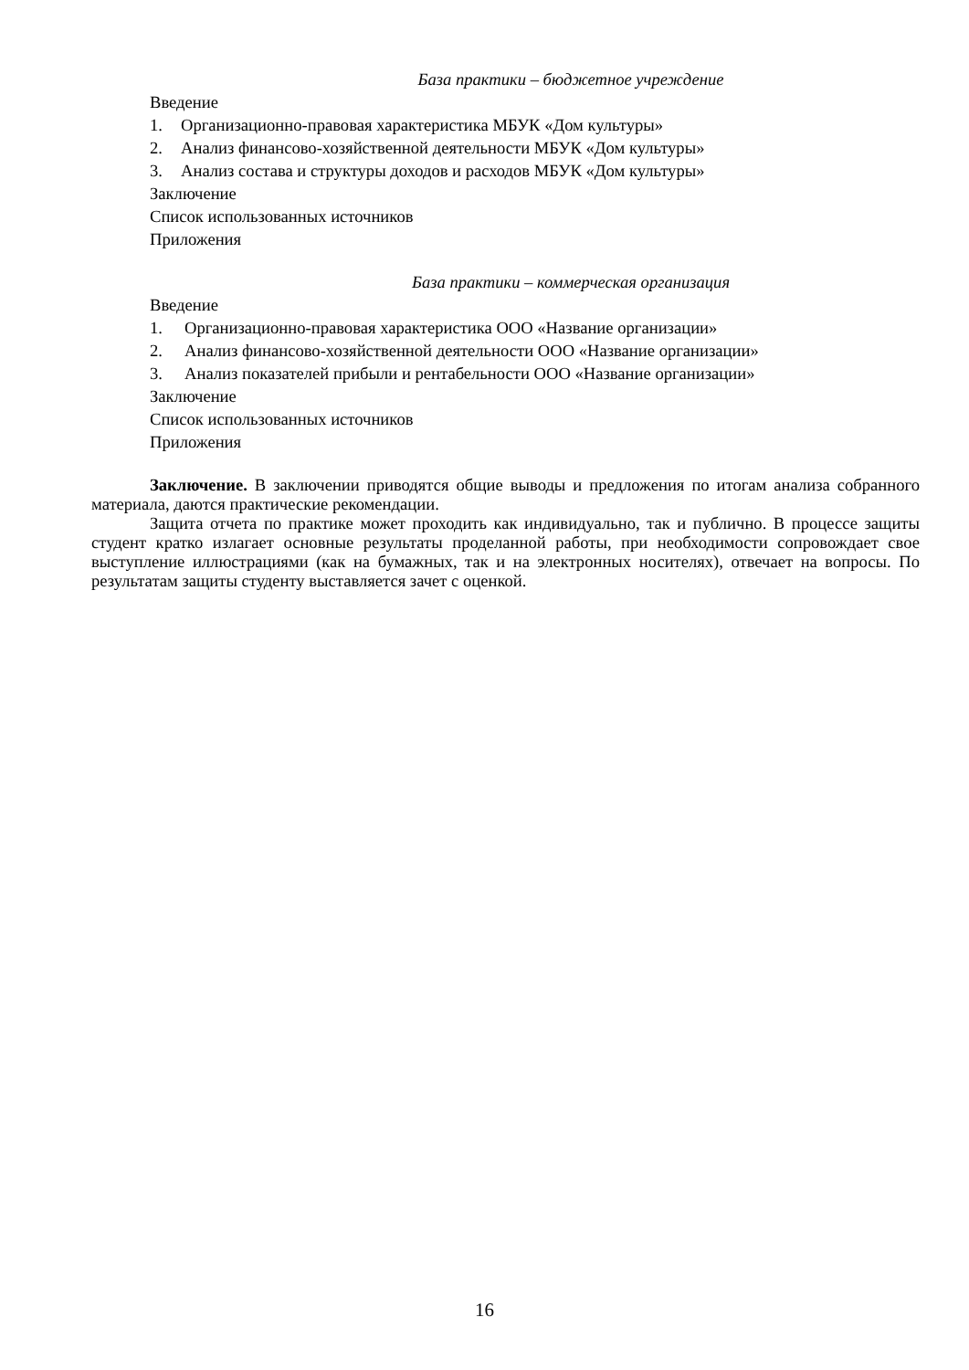База практики – бюджетное учреждение
Введение
1. Организационно-правовая характеристика МБУК «Дом культуры»
2. Анализ финансово-хозяйственной деятельности МБУК «Дом культуры»
3. Анализ состава и структуры доходов и расходов МБУК «Дом культуры»
Заключение
Список использованных источников
Приложения
База практики – коммерческая организация
Введение
1. Организационно-правовая характеристика ООО «Название организации»
2. Анализ финансово-хозяйственной деятельности ООО «Название организации»
3. Анализ показателей прибыли и рентабельности ООО «Название организации»
Заключение
Список использованных источников
Приложения
Заключение. В заключении приводятся общие выводы и предложения по итогам анализа собранного материала, даются практические рекомендации.
Защита отчета по практике может проходить как индивидуально, так и публично. В процессе защиты студент кратко излагает основные результаты проделанной работы, при необходимости сопровождает свое выступление иллюстрациями (как на бумажных, так и на электронных носителях), отвечает на вопросы. По результатам защиты студенту выставляется зачет с оценкой.
16